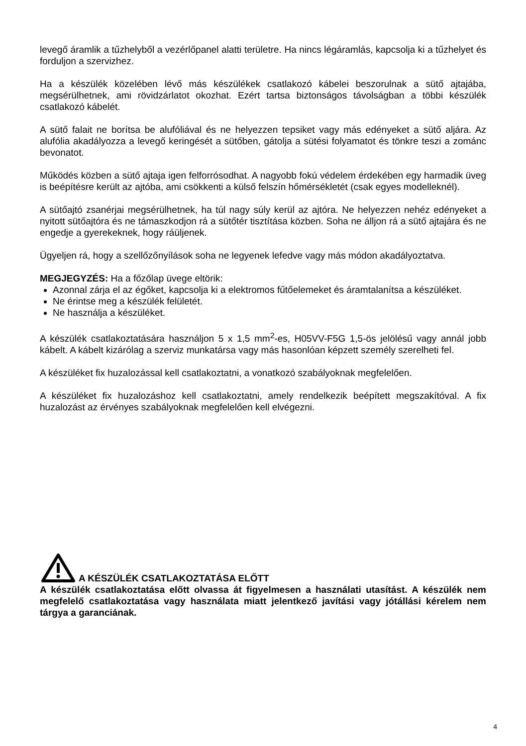levegő áramlik a tűzhelyből a vezérlőpanel alatti területre. Ha nincs légáramlás, kapcsolja ki a tűzhelyet és forduljon a szervizhez.
Ha a készülék közelében lévő más készülékek csatlakozó kábelei beszorulnak a sütő ajtajába, megsérülhetnek, ami rövidzárlatot okozhat. Ezért tartsa biztonságos távolságban a többi készülék csatlakozó kábelét.
A sütő falait ne borítsa be alufóliával és ne helyezzen tepsiket vagy más edényeket a sütő aljára. Az alufólia akadályozza a levegő keringését a sütőben, gátolja a sütési folyamatot és tönkre teszi a zománc bevonatot.
Működés közben a sütő ajtaja igen felforrósodhat. A nagyobb fokú védelem érdekében egy harmadik üveg is beépítésre került az ajtóba, ami csökkenti a külső felszín hőmérsékletét (csak egyes modelleknél).
A sütőajtó zsanérjai megsérülhetnek, ha túl nagy súly kerül az ajtóra. Ne helyezzen nehéz edényeket a nyitott sütőajtóra és ne támaszkodjon rá a sütőtér tisztítása közben. Soha ne álljon rá a sütő ajtajára és ne engedje a gyerekeknek, hogy ráüljenek.
Ügyeljen rá, hogy a szellőzőnyílások soha ne legyenek lefedve vagy más módon akadályoztatva.
MEGJEGYZÉS: Ha a főzőlap üvege eltörik:
Azonnal zárja el az égőket, kapcsolja ki a elektromos fűtőelemeket és áramtalanítsa a készüléket.
Ne érintse meg a készülék felületét.
Ne használja a készüléket.
A készülék csatlakoztatására használjon 5 x 1,5 mm<sup>2</sup>-es, H05VV-F5G 1,5-ös jelölésű vagy annál jobb kábelt. A kábelt kizárólag a szerviz munkatársa vagy más hasonlóan képzett személy szerelheti fel.
A készüléket fix huzalozással kell csatlakoztatni, a vonatkozó szabályoknak megfelelően.
A készüléket fix huzalozáshoz kell csatlakoztatni, amely rendelkezik beépített megszakítóval. A fix huzalozást az érvényes szabályoknak megfelelően kell elvégezni.
A KÉSZÜLÉK CSATLAKOZTATÁSA ELŐTT
A készülék csatlakoztatása előtt olvassa át figyelmesen a használati utasítást. A készülék nem megfelelő csatlakoztatása vagy használata miatt jelentkező javítási vagy jótállási kérelem nem tárgya a garanciának.
4